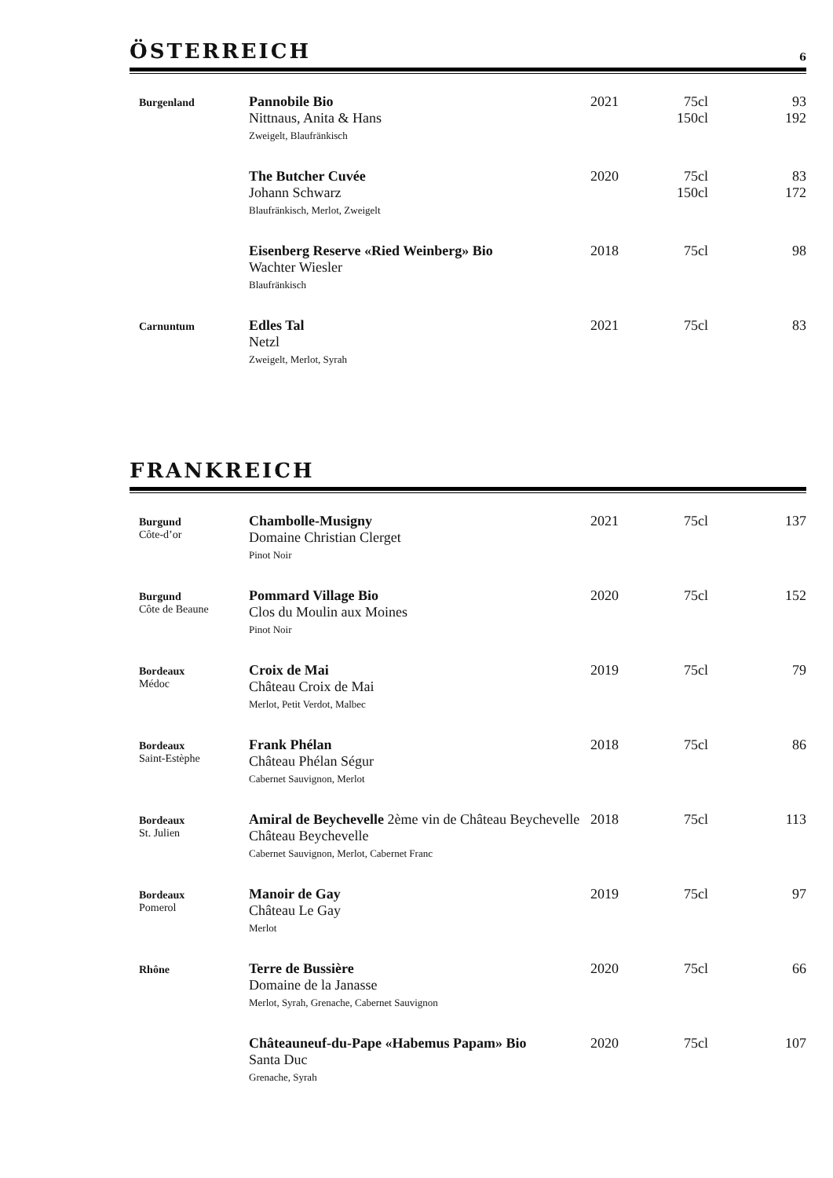ÖSTERREICH 6
| Burgenland | Pannobile Bio Nittnaus, Anita & Hans Zweigelt, Blaufränkisch | 2021 | 75cl 150cl | 93 192 |
| | The Butcher Cuvée Johann Schwarz Blaufränkisch, Merlot, Zweigelt | 2020 | 75cl 150cl | 83 172 |
| | Eisenberg Reserve «Ried Weinberg» Bio Wachter Wiesler Blaufränkisch | 2018 | 75cl | 98 |
| Carnuntum | Edles Tal Netzl Zweigelt, Merlot, Syrah | 2021 | 75cl | 83 |
FRANKREICH
| Burgund Côte-d’or | Chambolle-Musigny Domaine Christian Clerget Pinot Noir | 2021 | 75cl | 137 |
| Burgund Côte de Beaune | Pommard Village Bio Clos du Moulin aux Moines Pinot Noir | 2020 | 75cl | 152 |
| Bordeaux Médoc | Croix de Mai Château Croix de Mai Merlot, Petit Verdot, Malbec | 2019 | 75cl | 79 |
| Bordeaux Saint-Estèphe | Frank Phélan Château Phélan Ségur Cabernet Sauvignon, Merlot | 2018 | 75cl | 86 |
| Bordeaux St. Julien | Amiral de Beychevelle 2ème vin de Château Beychevelle Château Beychevelle Cabernet Sauvignon, Merlot, Cabernet Franc | 2018 | 75cl | 113 |
| Bordeaux Pomerol | Manoir de Gay Château Le Gay Merlot | 2019 | 75cl | 97 |
| Rhône | Terre de Bussière Domaine de la Janasse Merlot, Syrah, Grenache, Cabernet Sauvignon | 2020 | 75cl | 66 |
| | Châteauneuf-du-Pape «Habemus Papam» Bio Santa Duc Grenache, Syrah | 2020 | 75cl | 107 |